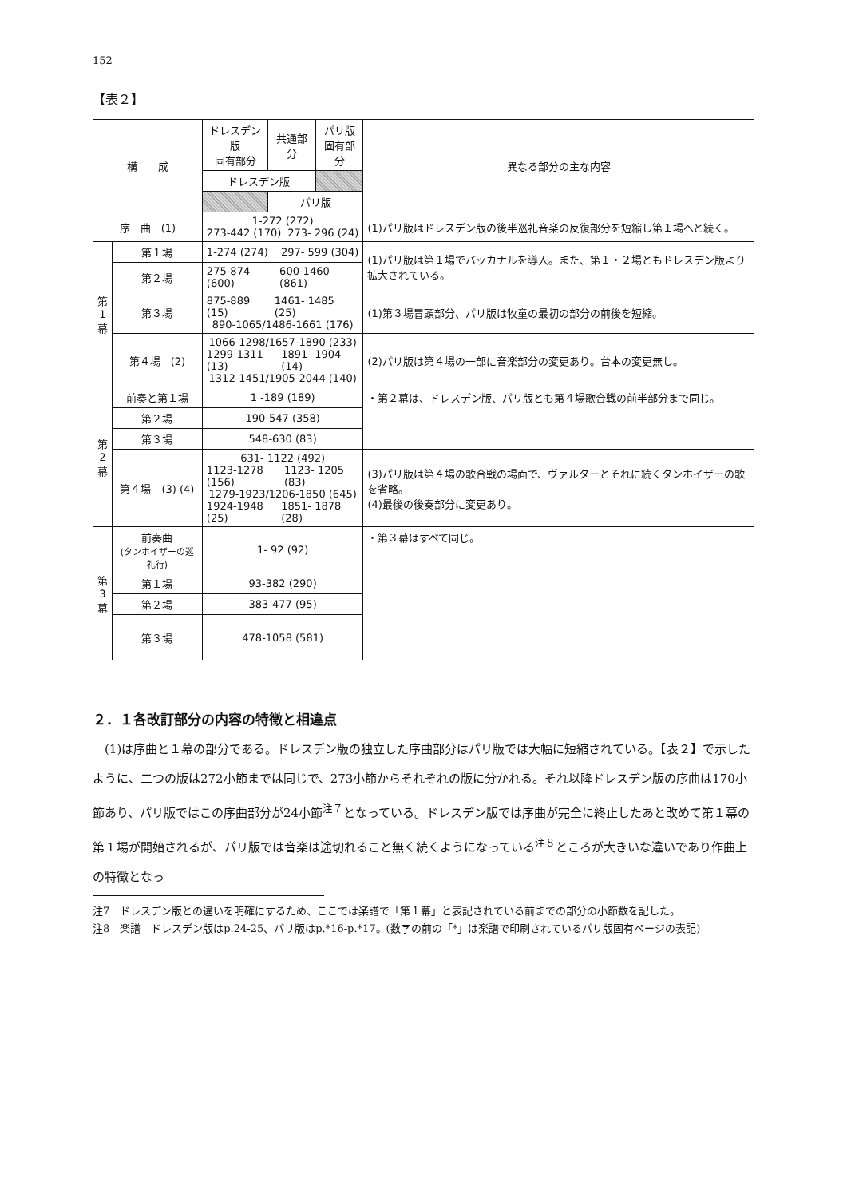152
【表２】
| 構 成 | | ドレスデン版 固有部分 | 共通部分 | パリ版 固有部分 | 異なる部分の主な内容 |
| --- | --- | --- | --- | --- | --- |
| | | ドレスデン版 | | | |
| | | | パリ版 | | |
| 序 曲 (1) | | 1-272 (272) 273-442 (170) 273- 296 (24) | | | (1)パリ版はドレスデン版の後半巡礼音楽の反復部分を短縮し第１場へと続く。 |
| 第 1 幕 | 第１場 | 1-274 (274) 297- 599 (304) | | | (1)パリ版は第１場でバッカナルを導入。また、第１・２場ともドレスデン版より拡大されている。 |
| | 第２場 | 275-874 (600) 600-1460 (861) | | | |
| | 第３場 | 875-889 (15) 1461- 1485 (25) 890-1065/1486-1661 (176) | | | (1)第３場冒頭部分、パリ版は牧童の最初の部分の前後を短縮。 |
| | 第４場 (2) | 1066-1298/1657-1890 (233) 1299-1311 (13) 1891- 1904 (14) 1312-1451/1905-2044 (140) | | | (2)パリ版は第４場の一部に音楽部分の変更あり。台本の変更無し。 |
| 第 2 幕 | 前奏と第１場 | 1 -189 (189) | | | ・第２幕は、ドレスデン版、パリ版とも第４場歌合戦の前半部分まで同じ。 |
| | 第２場 | 190-547 (358) | | | |
| | 第３場 | 548-630 (83) | | | |
| | 第４場 (3) (4) | 631- 1122 (492) 1123-1278 (156) 1123- 1205 (83) 1279-1923/1206-1850 (645) 1924-1948 (25) 1851- 1878 (28) | | | (3)パリ版は第４場の歌合戦の場面で、ヴァルターとそれに続くタンホイザーの歌を省略。 (4)最後の後奏部分に変更あり。 |
| 第 3 幕 | 前奏曲 (タンホイザーの巡礼行) | 1- 92 (92) | | | ・第３幕はすべて同じ。 |
| | 第１場 | 93-382 (290) | | | |
| | 第２場 | 383-477 (95) | | | |
| | 第３場 | 478-1058 (581) | | | |
２．１各改訂部分の内容の特徴と相違点
(1)は序曲と１幕の部分である。ドレスデン版の独立した序曲部分はパリ版では大幅に短縮されている。【表２】で示したように、二つの版は272小節までは同じで、273小節からそれぞれの版に分かれる。それ以降ドレスデン版の序曲は170小節あり、パリ版ではこの序曲部分が24小節<sup>注７</sup>となっている。ドレスデン版では序曲が完全に終止したあと改めて第１幕の第１場が開始されるが、パリ版では音楽は途切れること無く続くようになっている<sup>注８</sup>ところが大きいな違いであり作曲上の特徴となっ
注7　ドレスデン版との違いを明確にするため、ここでは楽譜で「第１幕」と表記されている前までの部分の小節数を記した。
注8　楽譜　ドレスデン版はp.24-25、パリ版はp.*16-p.*17。(数字の前の「*」は楽譜で印刷されているパリ版固有ページの表記)